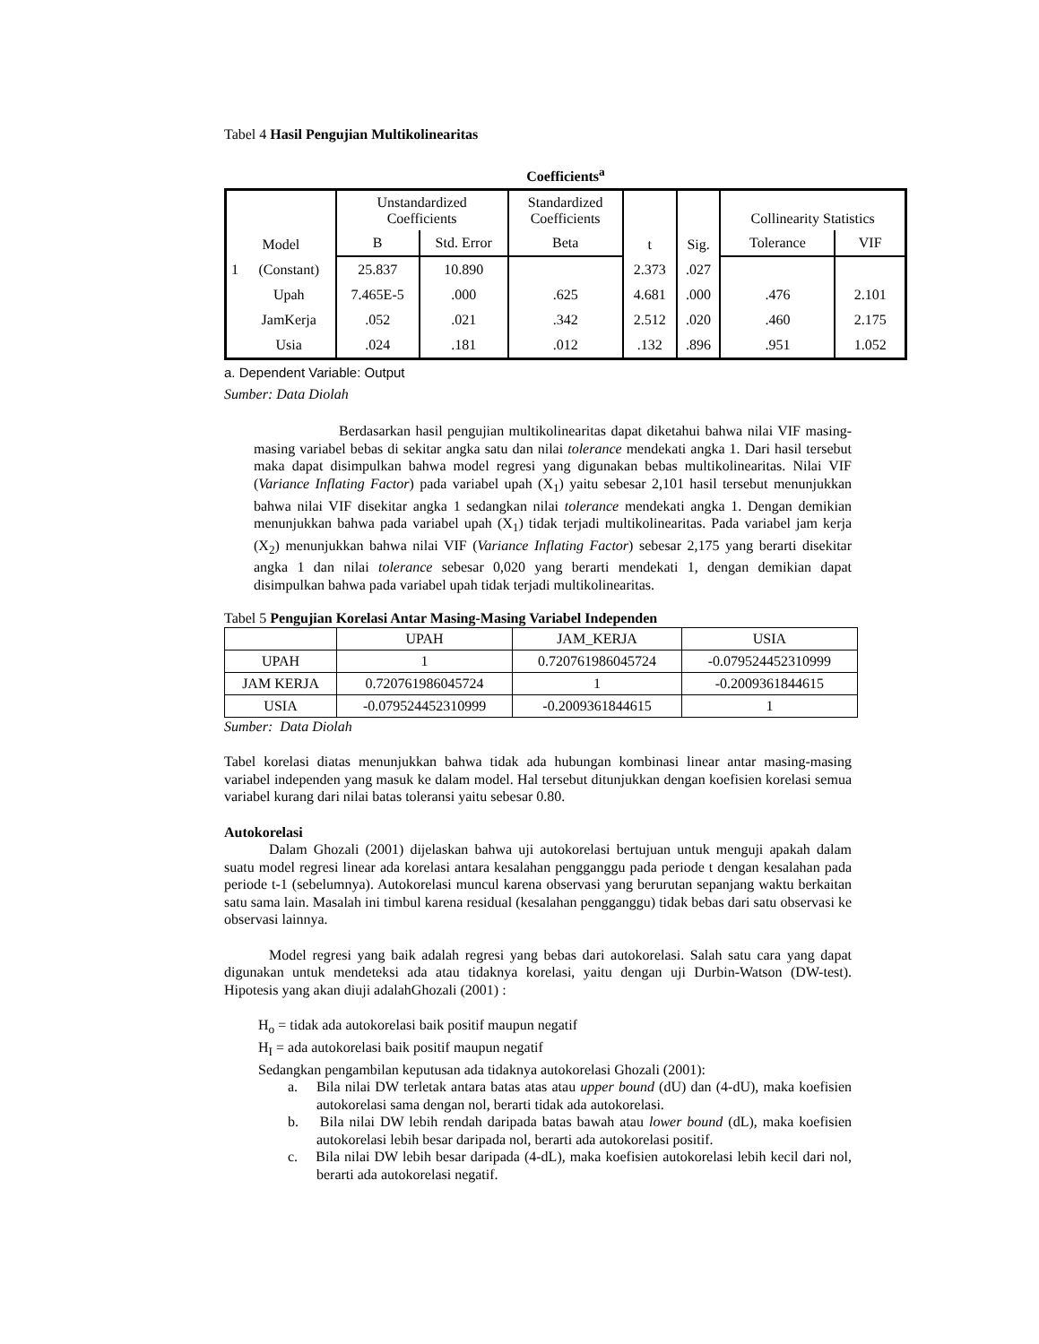Tabel 4 Hasil Pengujian Multikolinearitas
Coefficients<sup>a</sup>
| Model | | Unstandardized Coefficients | | Standardized Coefficients | t | Sig. | Collinearity Statistics | |
| --- | --- | --- | --- | --- | --- | --- | --- | --- |
| | | B | Std. Error | Beta | | | Tolerance | VIF |
| 1 | (Constant) | 25.837 | 10.890 | | 2.373 | .027 | | |
| | Upah | 7.465E-5 | .000 | .625 | 4.681 | .000 | .476 | 2.101 |
| | JamKerja | .052 | .021 | .342 | 2.512 | .020 | .460 | 2.175 |
| | Usia | .024 | .181 | .012 | .132 | .896 | .951 | 1.052 |
a. Dependent Variable: Output
Sumber: Data Diolah
Berdasarkan hasil pengujian multikolinearitas dapat diketahui bahwa nilai VIF masing-masing variabel bebas di sekitar angka satu dan nilai tolerance mendekati angka 1. Dari hasil tersebut maka dapat disimpulkan bahwa model regresi yang digunakan bebas multikolinearitas. Nilai VIF (Variance Inflating Factor) pada variabel upah (X<sub>1</sub>) yaitu sebesar 2,101 hasil tersebut menunjukkan bahwa nilai VIF disekitar angka 1 sedangkan nilai tolerance mendekati angka 1. Dengan demikian menunjukkan bahwa pada variabel upah (X<sub>1</sub>) tidak terjadi multikolinearitas. Pada variabel jam kerja (X<sub>2</sub>) menunjukkan bahwa nilai VIF (Variance Inflating Factor) sebesar 2,175 yang berarti disekitar angka 1 dan nilai tolerance sebesar 0,020 yang berarti mendekati 1, dengan demikian dapat disimpulkan bahwa pada variabel upah tidak terjadi multikolinearitas.
Tabel 5 Pengujian Korelasi Antar Masing-Masing Variabel Independen
| | UPAH | JAM_KERJA | USIA |
| UPAH | 1 | 0.720761986045724 | -0.079524452310999 |
| JAM KERJA | 0.720761986045724 | 1 | -0.2009361844615 |
| USIA | -0.079524452310999 | -0.2009361844615 | 1 |
Sumber: Data Diolah
Tabel korelasi diatas menunjukkan bahwa tidak ada hubungan kombinasi linear antar masing-masing variabel independen yang masuk ke dalam model. Hal tersebut ditunjukkan dengan koefisien korelasi semua variabel kurang dari nilai batas toleransi yaitu sebesar 0.80.
Autokorelasi
Dalam Ghozali (2001) dijelaskan bahwa uji autokorelasi bertujuan untuk menguji apakah dalam suatu model regresi linear ada korelasi antara kesalahan pengganggu pada periode t dengan kesalahan pada periode t-1 (sebelumnya). Autokorelasi muncul karena observasi yang berurutan sepanjang waktu berkaitan satu sama lain. Masalah ini timbul karena residual (kesalahan pengganggu) tidak bebas dari satu observasi ke observasi lainnya.
Model regresi yang baik adalah regresi yang bebas dari autokorelasi. Salah satu cara yang dapat digunakan untuk mendeteksi ada atau tidaknya korelasi, yaitu dengan uji Durbin-Watson (DW-test). Hipotesis yang akan diuji adalahGhozali (2001) :
H<sub>o</sub> = tidak ada autokorelasi baik positif maupun negatif
H<sub>I</sub> = ada autokorelasi baik positif maupun negatif
Sedangkan pengambilan keputusan ada tidaknya autokorelasi Ghozali (2001):
a. Bila nilai DW terletak antara batas atas atau upper bound (dU) dan (4-dU), maka koefisien autokorelasi sama dengan nol, berarti tidak ada autokorelasi.
b. Bila nilai DW lebih rendah daripada batas bawah atau lower bound (dL), maka koefisien autokorelasi lebih besar daripada nol, berarti ada autokorelasi positif.
c. Bila nilai DW lebih besar daripada (4-dL), maka koefisien autokorelasi lebih kecil dari nol, berarti ada autokorelasi negatif.